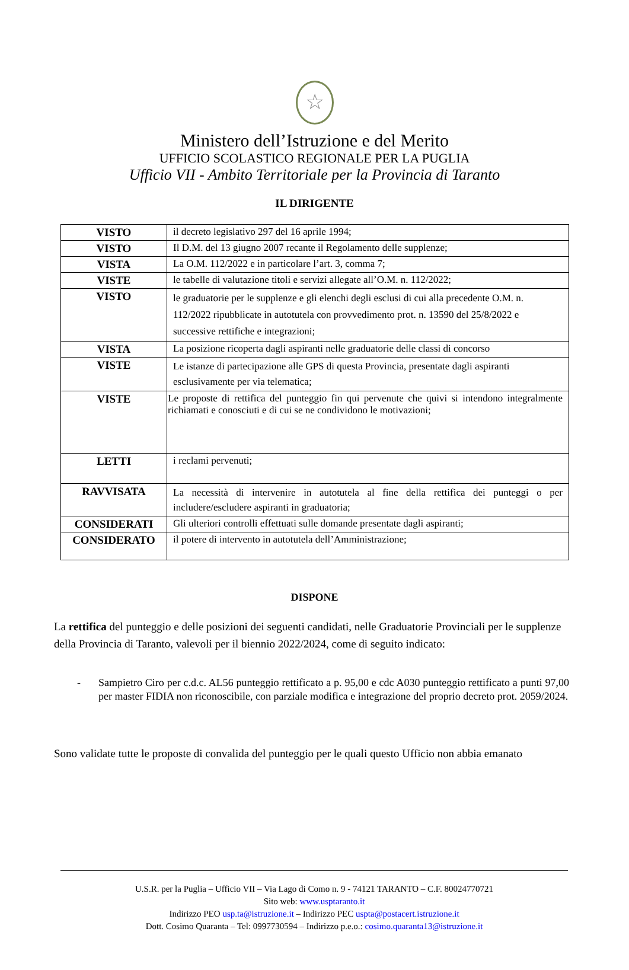☆
Ministero dell’Istruzione e del Merito
UFFICIO SCOLASTICO REGIONALE PER LA PUGLIA
Ufficio VII - Ambito Territoriale per la Provincia di Taranto
IL DIRIGENTE
| VISTO | il decreto legislativo 297 del 16 aprile 1994; |
| VISTO | Il D.M. del 13 giugno 2007 recante il Regolamento delle supplenze; |
| VISTA | La O.M. 112/2022 e in particolare l’art. 3, comma 7; |
| VISTE | le tabelle di valutazione titoli e servizi allegate all’O.M. n. 112/2022; |
| VISTO | le graduatorie per le supplenze e gli elenchi degli esclusi di cui alla precedente O.M. n. 112/2022 ripubblicate in autotutela con provvedimento prot. n. 13590 del 25/8/2022 e successive rettifiche e integrazioni; |
| VISTA | La posizione ricoperta dagli aspiranti nelle graduatorie delle classi di concorso |
| VISTE | Le istanze di partecipazione alle GPS di questa Provincia, presentate dagli aspiranti esclusivamente per via telematica; |
| VISTE | Le proposte di rettifica del punteggio fin qui pervenute che quivi si intendono integralmente richiamati e conosciuti e di cui se ne condividono le motivazioni; |
| LETTI | i reclami pervenuti; |
| RAVVISATA | La necessità di intervenire in autotutela al fine della rettifica dei punteggi o per includere/escludere aspiranti in graduatoria; |
| CONSIDERATI | Gli ulteriori controlli effettuati sulle domande presentate dagli aspiranti; |
| CONSIDERATO | il potere di intervento in autotutela dell’Amministrazione; |
DISPONE
La rettifica del punteggio e delle posizioni dei seguenti candidati, nelle Graduatorie Provinciali per le supplenze della Provincia di Taranto, valevoli per il biennio 2022/2024, come di seguito indicato:
- Sampietro Ciro per c.d.c. AL56 punteggio rettificato a p. 95,00 e cdc A030 punteggio rettificato a punti 97,00 per master FIDIA non riconoscibile, con parziale modifica e integrazione del proprio decreto prot. 2059/2024.
Sono validate tutte le proposte di convalida del punteggio per le quali questo Ufficio non abbia emanato
U.S.R. per la Puglia – Ufficio VII – Via Lago di Como n. 9 - 74121 TARANTO – C.F. 80024770721
Sito web: www.usptaranto.it
Indirizzo PEO usp.ta@istruzione.it – Indirizzo PEC uspta@postacert.istruzione.it
Dott. Cosimo Quaranta – Tel: 0997730594 – Indirizzo p.e.o.: cosimo.quaranta13@istruzione.it